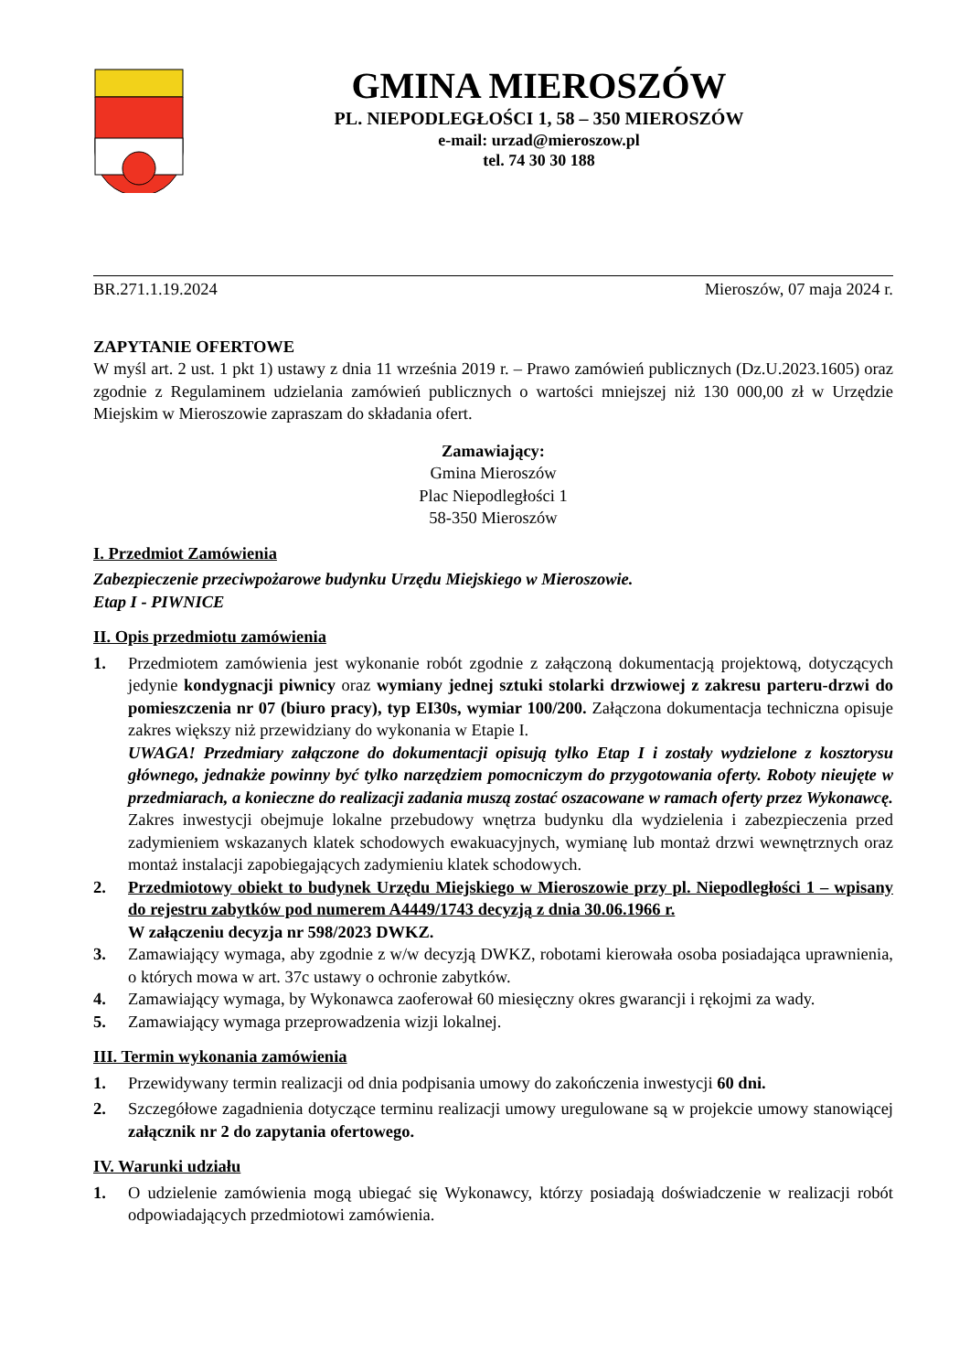GMINA MIEROSZÓW
PL. NIEPODLEGŁOŚCI 1, 58 – 350 MIEROSZÓW
e-mail: urzad@mieroszow.pl
tel. 74 30 30 188
BR.271.1.19.2024 Mieroszów, 07 maja 2024 r.
ZAPYTANIE OFERTOWE
W myśl art. 2 ust. 1 pkt 1) ustawy z dnia 11 września 2019 r. – Prawo zamówień publicznych (Dz.U.2023.1605) oraz zgodnie z Regulaminem udzielania zamówień publicznych o wartości mniejszej niż 130 000,00 zł w Urzędzie Miejskim w Mieroszowie zapraszam do składania ofert.
Zamawiający:
Gmina Mieroszów
Plac Niepodległości 1
58-350 Mieroszów
I. Przedmiot Zamówienia
Zabezpieczenie przeciwpożarowe budynku Urzędu Miejskiego w Mieroszowie.
Etap I - PIWNICE
II. Opis przedmiotu zamówienia
1. Przedmiotem zamówienia jest wykonanie robót zgodnie z załączoną dokumentacją projektową, dotyczących jedynie kondygnacji piwnicy oraz wymiany jednej sztuki stolarki drzwiowej z zakresu parteru-drzwi do pomieszczenia nr 07 (biuro pracy), typ EI30s, wymiar 100/200. Załączona dokumentacja techniczna opisuje zakres większy niż przewidziany do wykonania w Etapie I.
UWAGA! Przedmiary załączone do dokumentacji opisują tylko Etap I i zostały wydzielone z kosztorysu głównego, jednakże powinny być tylko narzędziem pomocniczym do przygotowania oferty. Roboty nieujęte w przedmiarach, a konieczne do realizacji zadania muszą zostać oszacowane w ramach oferty przez Wykonawcę.
Zakres inwestycji obejmuje lokalne przebudowy wnętrza budynku dla wydzielenia i zabezpieczenia przed zadymieniem wskazanych klatek schodowych ewakuacyjnych, wymianę lub montaż drzwi wewnętrznych oraz montaż instalacji zapobiegających zadymieniu klatek schodowych.
2. Przedmiotowy obiekt to budynek Urzędu Miejskiego w Mieroszowie przy pl. Niepodległości 1 – wpisany do rejestru zabytków pod numerem A4449/1743 decyzją z dnia 30.06.1966 r.
W załączeniu decyzja nr 598/2023 DWKZ.
3. Zamawiający wymaga, aby zgodnie z w/w decyzją DWKZ, robotami kierowała osoba posiadająca uprawnienia, o których mowa w art. 37c ustawy o ochronie zabytków.
4. Zamawiający wymaga, by Wykonawca zaoferował 60 miesięczny okres gwarancji i rękojmi za wady.
5. Zamawiający wymaga przeprowadzenia wizji lokalnej.
III. Termin wykonania zamówienia
1. Przewidywany termin realizacji od dnia podpisania umowy do zakończenia inwestycji 60 dni.
2. Szczegółowe zagadnienia dotyczące terminu realizacji umowy uregulowane są w projekcie umowy stanowiącej załącznik nr 2 do zapytania ofertowego.
IV. Warunki udziału
1. O udzielenie zamówienia mogą ubiegać się Wykonawcy, którzy posiadają doświadczenie w realizacji robót odpowiadających przedmiotowi zamówienia.